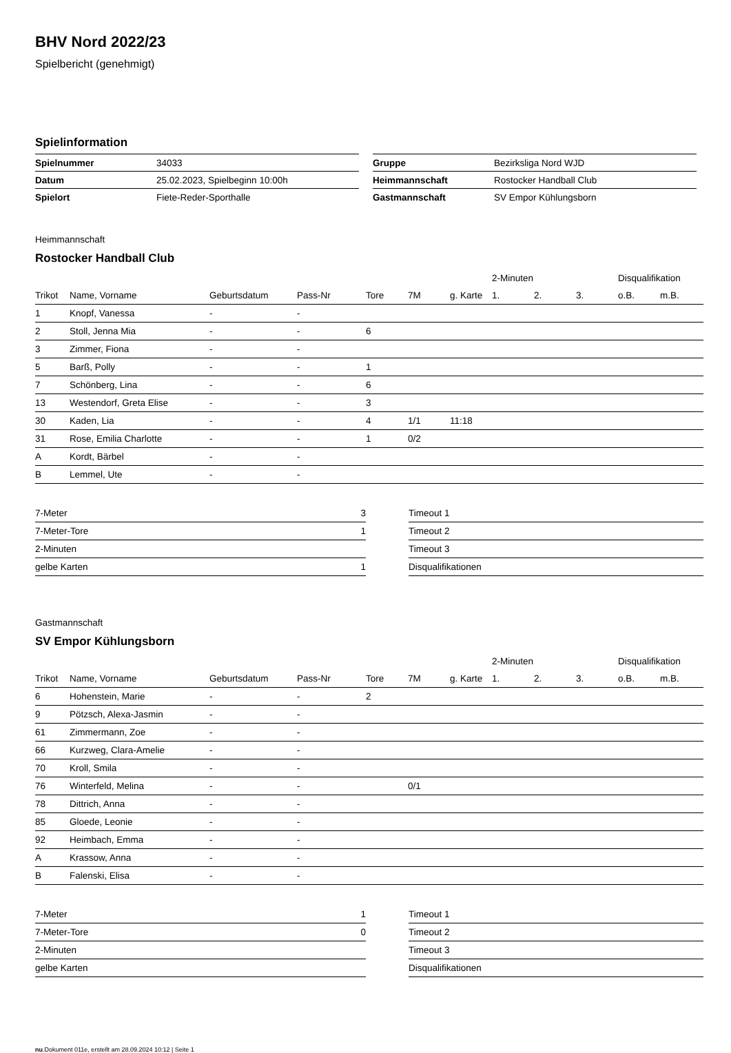BHV Nord 2022/23
Spielbericht (genehmigt)
Spielinformation
| Spielnummer | 34033 |
| Datum | 25.02.2023, Spielbeginn 10:00h |
| Spielort | Fiete-Reder-Sporthalle |
| Gruppe | Bezirksliga Nord WJD |
| Heimmannschaft | Rostocker Handball Club |
| Gastmannschaft | SV Empor Kühlungsborn |
Heimmannschaft
Rostocker Handball Club
| | | | | | | | 2-Minuten | | | Disqualifikation | |
| --- | --- | --- | --- | --- | --- | --- | --- | --- | --- | --- | --- |
| Trikot | Name, Vorname | Geburtsdatum | Pass-Nr | Tore | 7M | g. Karte | 1. | 2. | 3. | o.B. | m.B. |
| 1 | Knopf, Vanessa | - | - | | | | | | | | |
| 2 | Stoll, Jenna Mia | - | - | 6 | | | | | | | |
| 3 | Zimmer, Fiona | - | - | | | | | | | | |
| 5 | Barß, Polly | - | - | 1 | | | | | | | |
| 7 | Schönberg, Lina | - | - | 6 | | | | | | | |
| 13 | Westendorf, Greta Elise | - | - | 3 | | | | | | | |
| 30 | Kaden, Lia | - | - | 4 | 1/1 | 11:18 | | | | | |
| 31 | Rose, Emilia Charlotte | - | - | 1 | 0/2 | | | | | | |
| A | Kordt, Bärbel | - | - | | | | | | | | |
| B | Lemmel, Ute | - | - | | | | | | | | |
| 7-Meter | 3 |
| 7-Meter-Tore | 1 |
| 2-Minuten | |
| gelbe Karten | 1 |
| Timeout 1 |
| Timeout 2 |
| Timeout 3 |
| Disqualifikationen |
Gastmannschaft
SV Empor Kühlungsborn
| | | | | | | | 2-Minuten | | | Disqualifikation | |
| --- | --- | --- | --- | --- | --- | --- | --- | --- | --- | --- | --- |
| Trikot | Name, Vorname | Geburtsdatum | Pass-Nr | Tore | 7M | g. Karte | 1. | 2. | 3. | o.B. | m.B. |
| 6 | Hohenstein, Marie | - | - | 2 | | | | | | | |
| 9 | Pötzsch, Alexa-Jasmin | - | - | | | | | | | | |
| 61 | Zimmermann, Zoe | - | - | | | | | | | | |
| 66 | Kurzweg, Clara-Amelie | - | - | | | | | | | | |
| 70 | Kroll, Smila | - | - | | | | | | | | |
| 76 | Winterfeld, Melina | - | - | | 0/1 | | | | | | |
| 78 | Dittrich, Anna | - | - | | | | | | | | |
| 85 | Gloede, Leonie | - | - | | | | | | | | |
| 92 | Heimbach, Emma | - | - | | | | | | | | |
| A | Krassow, Anna | - | - | | | | | | | | |
| B | Falenski, Elisa | - | - | | | | | | | | |
| 7-Meter | 1 |
| 7-Meter-Tore | 0 |
| 2-Minuten | |
| gelbe Karten | |
| Timeout 1 |
| Timeout 2 |
| Timeout 3 |
| Disqualifikationen |
nu.Dokument 011e, erstellt am 28.09.2024 10:12 | Seite 1